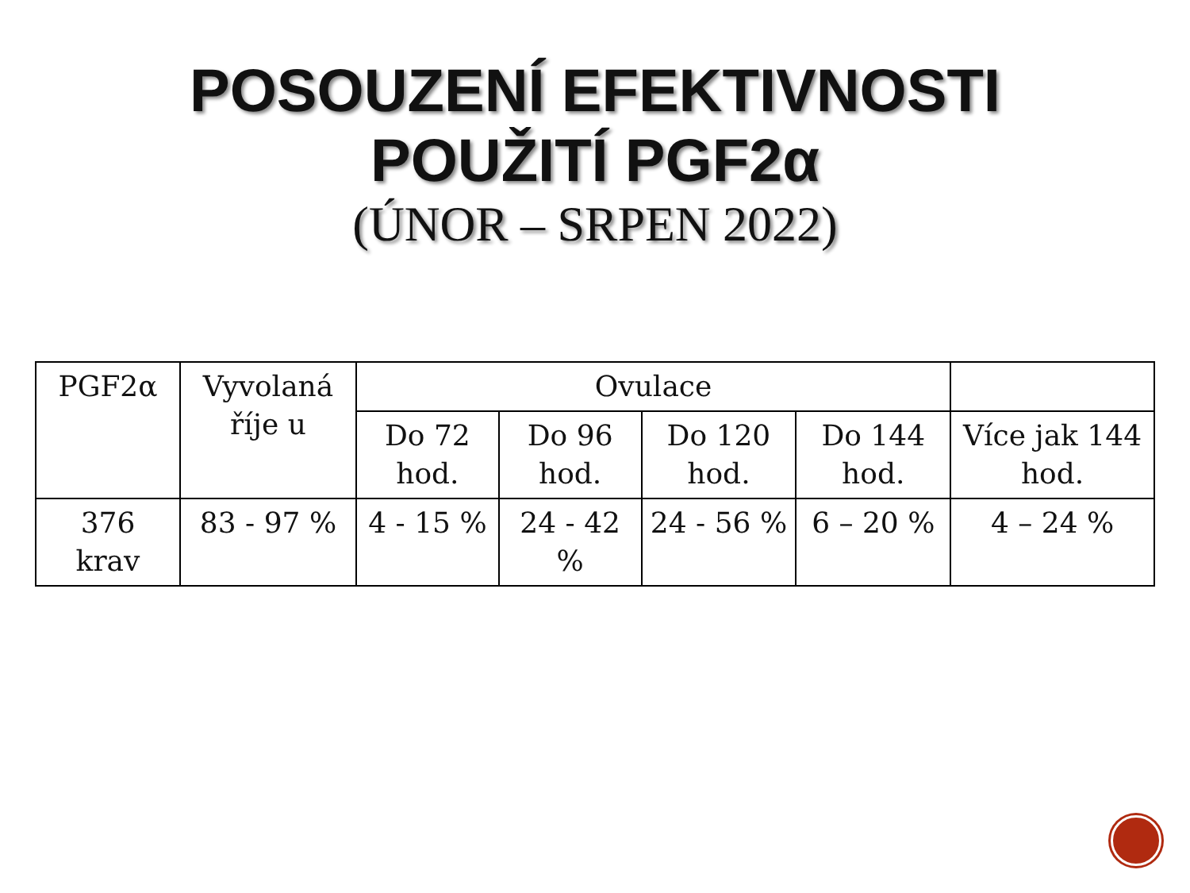POSOUZENÍ EFEKTIVNOSTI
POUŽITÍ PGF2α
(ÚNOR – SRPEN 2022)
| PGF2α | Vyvolaná říje u | Ovulace | | | | |
| --- | --- | --- | --- | --- | --- | --- |
| | | Do 72 hod. | Do 96 hod. | Do 120 hod. | Do 144 hod. | Více jak 144 hod. |
| 376 krav | 83 - 97 % | 4 - 15 % | 24 - 42 % | 24 - 56 % | 6 – 20 % | 4 – 24 % |